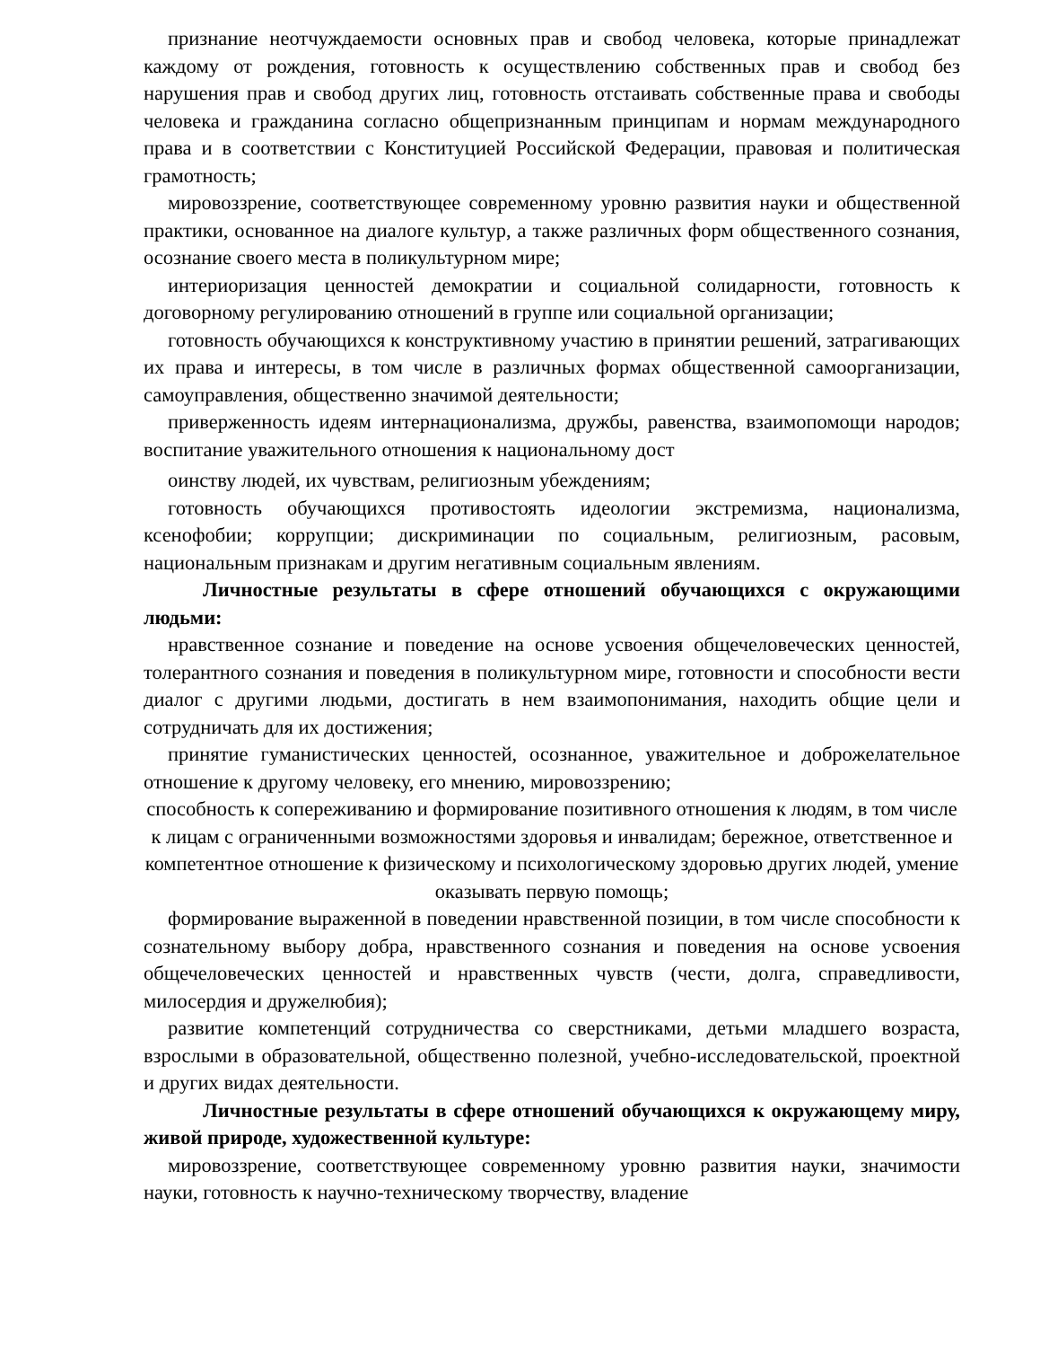признание неотчуждаемости основных прав и свобод человека, которые принадлежат каждому от рождения, готовность к осуществлению собственных прав и свобод без нарушения прав и свобод других лиц, готовность отстаивать собственные права и свободы человека и гражданина согласно общепризнанным принципам и нормам международного права и в соответствии с Конституцией Российской Федерации, правовая и политическая грамотность;
мировоззрение, соответствующее современному уровню развития науки и общественной практики, основанное на диалоге культур, а также различных форм общественного сознания, осознание своего места в поликультурном мире;
интериоризация ценностей демократии и социальной солидарности, готовность к договорному регулированию отношений в группе или социальной организации;
готовность обучающихся к конструктивному участию в принятии решений, затрагивающих их права и интересы, в том числе в различных формах общественной самоорганизации, самоуправления, общественно значимой деятельности;
приверженность идеям интернационализма, дружбы, равенства, взаимопомощи народов; воспитание уважительного отношения к национальному дост
оинству людей, их чувствам, религиозным убеждениям;
готовность обучающихся противостоять идеологии экстремизма, национализма, ксенофобии; коррупции; дискриминации по социальным, религиозным, расовым, национальным признакам и другим негативным социальным явлениям.
Личностные результаты в сфере отношений обучающихся с окружающими людьми:
нравственное сознание и поведение на основе усвоения общечеловеческих ценностей, толерантного сознания и поведения в поликультурном мире, готовности и способности вести диалог с другими людьми, достигать в нем взаимопонимания, находить общие цели и сотрудничать для их достижения;
принятие гуманистических ценностей, осознанное, уважительное и доброжелательное отношение к другому человеку, его мнению, мировоззрению;
способность к сопереживанию и формирование позитивного отношения к людям, в том числе к лицам с ограниченными возможностями здоровья и инвалидам; бережное, ответственное и компетентное отношение к физическому и психологическому здоровью других людей, умение оказывать первую помощь;
формирование выраженной в поведении нравственной позиции, в том числе способности к сознательному выбору добра, нравственного сознания и поведения на основе усвоения общечеловеческих ценностей и нравственных чувств (чести, долга, справедливости, милосердия и дружелюбия);
развитие компетенций сотрудничества со сверстниками, детьми младшего возраста, взрослыми в образовательной, общественно полезной, учебно-исследовательской, проектной и других видах деятельности.
Личностные результаты в сфере отношений обучающихся к окружающему миру, живой природе, художественной культуре:
мировоззрение, соответствующее современному уровню развития науки, значимости науки, готовность к научно-техническому творчеству, владение